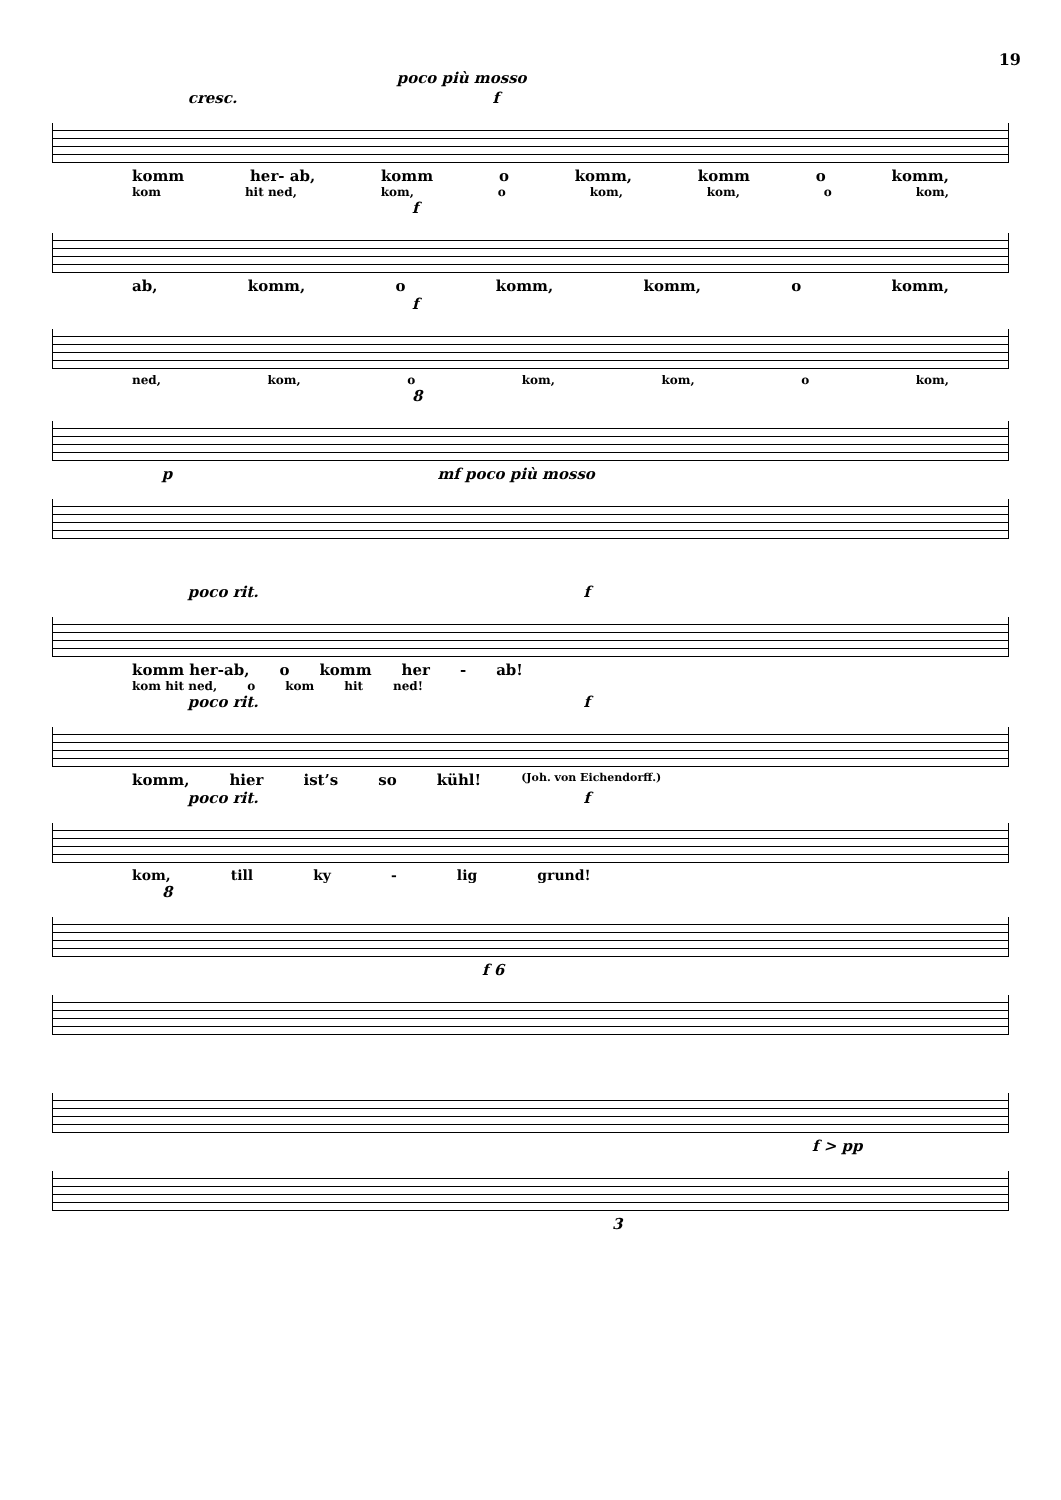19
poco più mosso
cresc. f
komm her- ab, komm o komm, komm o komm,
kom hit ned, kom, o kom, kom, o kom,
f
ab, komm, o komm, komm, o komm,
f
ned, kom, o kom, kom, o kom,
8
p mf poco più mosso
poco rit. f
komm her-ab, o komm her - ab!
kom hit ned, o kom hit ned!
poco rit. f
komm, hier ist’s so kühl! (Joh. von Eichendorff.)
poco rit. f
kom, till ky - lig grund!
8
f 6
f > pp
3